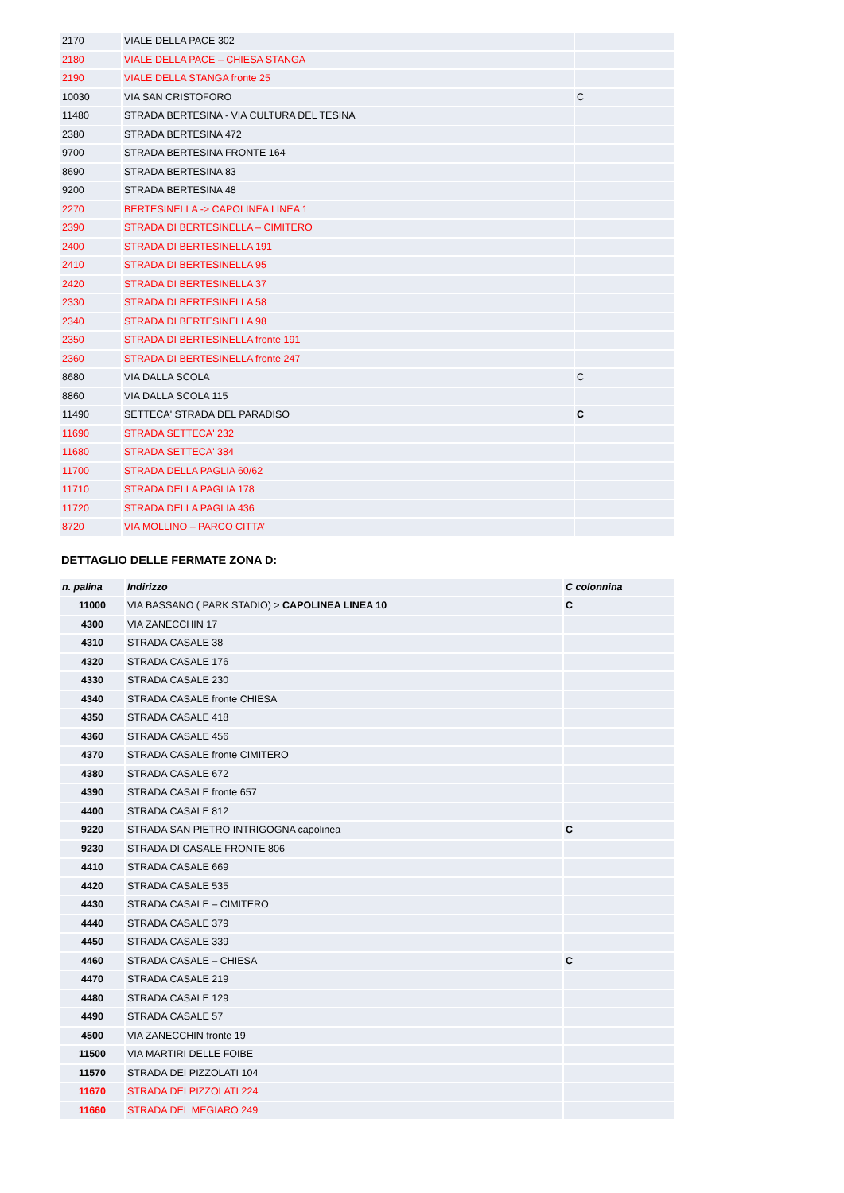| 2170 | VIALE DELLA PACE 302 | |
| 2180 | VIALE DELLA PACE – CHIESA STANGA | |
| 2190 | VIALE DELLA STANGA fronte 25 | |
| 10030 | VIA SAN CRISTOFORO | C |
| 11480 | STRADA BERTESINA - VIA CULTURA DEL TESINA | |
| 2380 | STRADA BERTESINA 472 | |
| 9700 | STRADA BERTESINA FRONTE 164 | |
| 8690 | STRADA BERTESINA 83 | |
| 9200 | STRADA BERTESINA 48 | |
| 2270 | BERTESINELLA -> CAPOLINEA LINEA 1 | |
| 2390 | STRADA DI BERTESINELLA – CIMITERO | |
| 2400 | STRADA DI BERTESINELLA 191 | |
| 2410 | STRADA DI BERTESINELLA 95 | |
| 2420 | STRADA DI BERTESINELLA 37 | |
| 2330 | STRADA DI BERTESINELLA 58 | |
| 2340 | STRADA DI BERTESINELLA 98 | |
| 2350 | STRADA DI BERTESINELLA fronte 191 | |
| 2360 | STRADA DI BERTESINELLA fronte 247 | |
| 8680 | VIA DALLA SCOLA | C |
| 8860 | VIA DALLA SCOLA 115 | |
| 11490 | SETTECA' STRADA DEL PARADISO | C |
| 11690 | STRADA SETTECA' 232 | |
| 11680 | STRADA SETTECA' 384 | |
| 11700 | STRADA DELLA PAGLIA 60/62 | |
| 11710 | STRADA DELLA PAGLIA 178 | |
| 11720 | STRADA DELLA PAGLIA 436 | |
| 8720 | VIA MOLLINO – PARCO CITTA’ | |
DETTAGLIO DELLE FERMATE ZONA D:
| n. palina | Indirizzo | C colonnina |
| --- | --- | --- |
| 11000 | VIA BASSANO ( PARK STADIO) > CAPOLINEA LINEA 10 | C |
| 4300 | VIA ZANECCHIN 17 | |
| 4310 | STRADA CASALE 38 | |
| 4320 | STRADA CASALE 176 | |
| 4330 | STRADA CASALE 230 | |
| 4340 | STRADA CASALE fronte CHIESA | |
| 4350 | STRADA CASALE 418 | |
| 4360 | STRADA CASALE 456 | |
| 4370 | STRADA CASALE fronte CIMITERO | |
| 4380 | STRADA CASALE 672 | |
| 4390 | STRADA CASALE fronte 657 | |
| 4400 | STRADA CASALE 812 | |
| 9220 | STRADA SAN PIETRO INTRIGOGNA capolinea | C |
| 9230 | STRADA DI CASALE FRONTE 806 | |
| 4410 | STRADA CASALE 669 | |
| 4420 | STRADA CASALE 535 | |
| 4430 | STRADA CASALE – CIMITERO | |
| 4440 | STRADA CASALE 379 | |
| 4450 | STRADA CASALE 339 | |
| 4460 | STRADA CASALE – CHIESA | C |
| 4470 | STRADA CASALE 219 | |
| 4480 | STRADA CASALE 129 | |
| 4490 | STRADA CASALE 57 | |
| 4500 | VIA ZANECCHIN fronte 19 | |
| 11500 | VIA MARTIRI DELLE FOIBE | |
| 11570 | STRADA DEI PIZZOLATI 104 | |
| 11670 | STRADA DEI PIZZOLATI 224 | |
| 11660 | STRADA DEL MEGIARO 249 | |